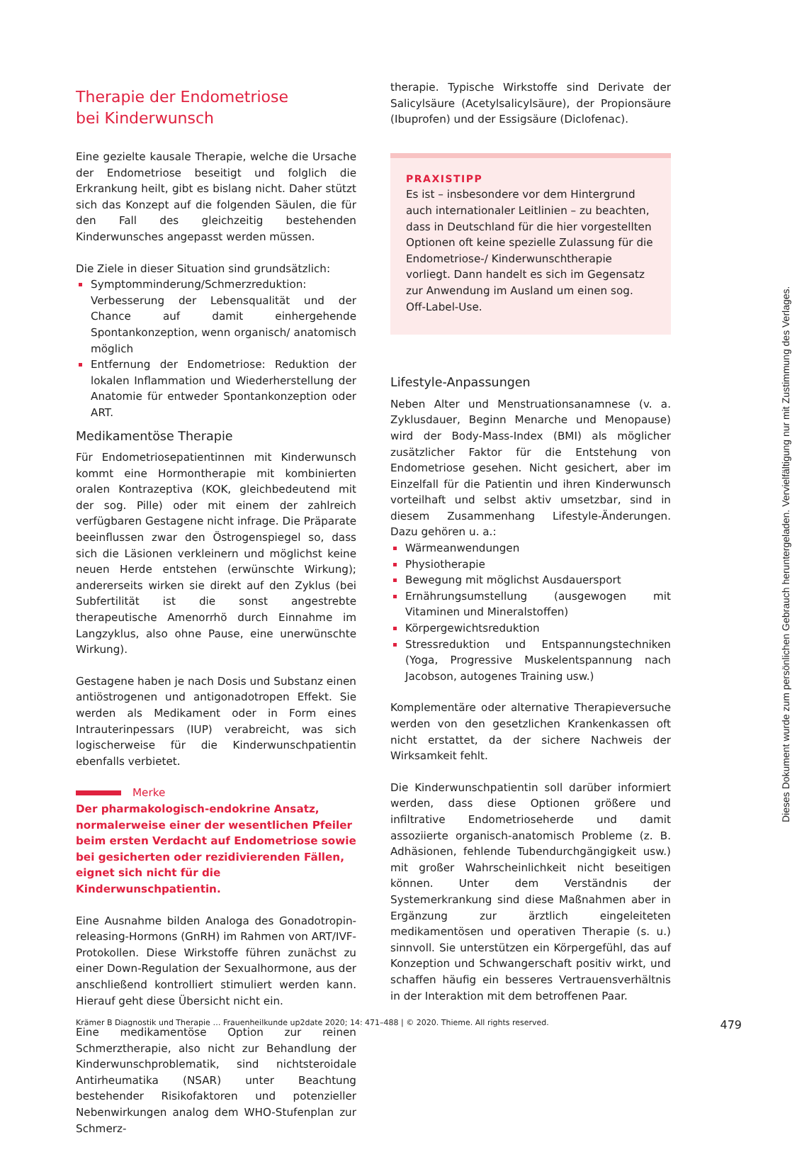Therapie der Endometriose
bei Kinderwunsch
Eine gezielte kausale Therapie, welche die Ursache der Endometriose beseitigt und folglich die Erkrankung heilt, gibt es bislang nicht. Daher stützt sich das Konzept auf die folgenden Säulen, die für den Fall des gleichzeitig bestehenden Kinderwunsches angepasst werden müssen.
Die Ziele in dieser Situation sind grundsätzlich:
Symptomminderung/Schmerzreduktion: Verbesserung der Lebensqualität und der Chance auf damit einhergehende Spontankonzeption, wenn organisch/ anatomisch möglich
Entfernung der Endometriose: Reduktion der lokalen Inflammation und Wiederherstellung der Anatomie für entweder Spontankonzeption oder ART.
Medikamentöse Therapie
Für Endometriosepatientinnen mit Kinderwunsch kommt eine Hormontherapie mit kombinierten oralen Kontrazeptiva (KOK, gleichbedeutend mit der sog. Pille) oder mit einem der zahlreich verfügbaren Gestagene nicht infrage. Die Präparate beeinflussen zwar den Östrogenspiegel so, dass sich die Läsionen verkleinern und möglichst keine neuen Herde entstehen (erwünschte Wirkung); andererseits wirken sie direkt auf den Zyklus (bei Subfertilität ist die sonst angestrebte therapeutische Amenorrhö durch Einnahme im Langzyklus, also ohne Pause, eine unerwünschte Wirkung).
Gestagene haben je nach Dosis und Substanz einen antiöstrogenen und antigonadotropen Effekt. Sie werden als Medikament oder in Form eines Intrauterinpessars (IUP) verabreicht, was sich logischerweise für die Kinderwunschpatientin ebenfalls verbietet.
Merke
Der pharmakologisch-endokrine Ansatz, normalerweise einer der wesentlichen Pfeiler beim ersten Verdacht auf Endometriose sowie bei gesicherten oder rezidivierenden Fällen, eignet sich nicht für die Kinderwunschpatientin.
Eine Ausnahme bilden Analoga des Gonadotropin-releasing-Hormons (GnRH) im Rahmen von ART/IVF-Protokollen. Diese Wirkstoffe führen zunächst zu einer Down-Regulation der Sexualhormone, aus der anschließend kontrolliert stimuliert werden kann. Hierauf geht diese Übersicht nicht ein.
Eine medikamentöse Option zur reinen Schmerztherapie, also nicht zur Behandlung der Kinderwunschproblematik, sind nichtsteroidale Antirheumatika (NSAR) unter Beachtung bestehender Risikofaktoren und potenzieller Nebenwirkungen analog dem WHO-Stufenplan zur Schmerz-
therapie. Typische Wirkstoffe sind Derivate der Salicylsäure (Acetylsalicylsäure), der Propionsäure (Ibuprofen) und der Essigsäure (Diclofenac).
PRAXISTIPP
Es ist – insbesondere vor dem Hintergrund auch internationaler Leitlinien – zu beachten, dass in Deutschland für die hier vorgestellten Optionen oft keine spezielle Zulassung für die Endometriose-/ Kinderwunschtherapie vorliegt. Dann handelt es sich im Gegensatz zur Anwendung im Ausland um einen sog. Off-Label-Use.
Lifestyle-Anpassungen
Neben Alter und Menstruationsanamnese (v. a. Zyklusdauer, Beginn Menarche und Menopause) wird der Body-Mass-Index (BMI) als möglicher zusätzlicher Faktor für die Entstehung von Endometriose gesehen. Nicht gesichert, aber im Einzelfall für die Patientin und ihren Kinderwunsch vorteilhaft und selbst aktiv umsetzbar, sind in diesem Zusammenhang Lifestyle-Änderungen. Dazu gehören u. a.:
Wärmeanwendungen
Physiotherapie
Bewegung mit möglichst Ausdauersport
Ernährungsumstellung (ausgewogen mit Vitaminen und Mineralstoffen)
Körpergewichtsreduktion
Stressreduktion und Entspannungstechniken (Yoga, Progressive Muskelentspannung nach Jacobson, autogenes Training usw.)
Komplementäre oder alternative Therapieversuche werden von den gesetzlichen Krankenkassen oft nicht erstattet, da der sichere Nachweis der Wirksamkeit fehlt.
Die Kinderwunschpatientin soll darüber informiert werden, dass diese Optionen größere und infiltrative Endometrioseherde und damit assoziierte organisch-anatomisch Probleme (z. B. Adhäsionen, fehlende Tubendurchgängigkeit usw.) mit großer Wahrscheinlichkeit nicht beseitigen können. Unter dem Verständnis der Systemerkrankung sind diese Maßnahmen aber in Ergänzung zur ärztlich eingeleiteten medikamentösen und operativen Therapie (s. u.) sinnvoll. Sie unterstützen ein Körpergefühl, das auf Konzeption und Schwangerschaft positiv wirkt, und schaffen häufig ein besseres Vertrauensverhältnis in der Interaktion mit dem betroffenen Paar.
Dieses Dokument wurde zum persönlichen Gebrauch heruntergeladen. Vervielfältigung nur mit Zustimmung des Verlages.
Krämer B Diagnostik und Therapie … Frauenheilkunde up2date 2020; 14: 471–488 | © 2020. Thieme. All rights reserved. 479